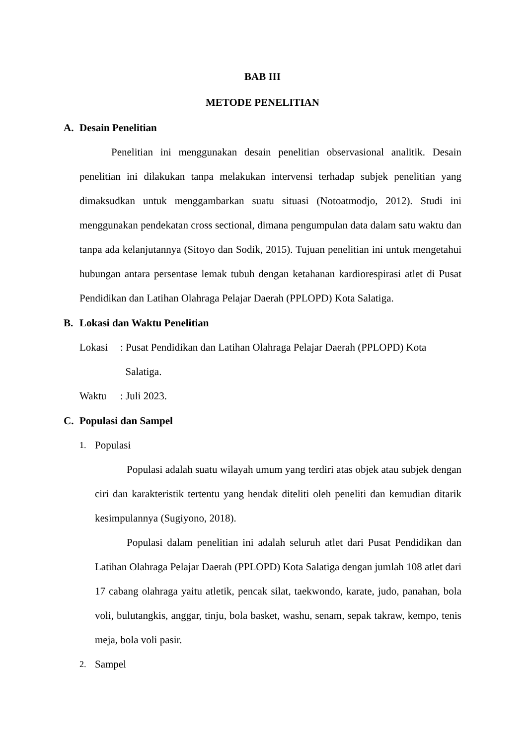BAB III
METODE PENELITIAN
A. Desain Penelitian
Penelitian ini menggunakan desain penelitian observasional analitik. Desain penelitian ini dilakukan tanpa melakukan intervensi terhadap subjek penelitian yang dimaksudkan untuk menggambarkan suatu situasi (Notoatmodjo, 2012). Studi ini menggunakan pendekatan cross sectional, dimana pengumpulan data dalam satu waktu dan tanpa ada kelanjutannya (Sitoyo dan Sodik, 2015). Tujuan penelitian ini untuk mengetahui hubungan antara persentase lemak tubuh dengan ketahanan kardiorespirasi atlet di Pusat Pendidikan dan Latihan Olahraga Pelajar Daerah (PPLOPD) Kota Salatiga.
B. Lokasi dan Waktu Penelitian
Lokasi : Pusat Pendidikan dan Latihan Olahraga Pelajar Daerah (PPLOPD) Kota
Salatiga.
Waktu : Juli 2023.
C. Populasi dan Sampel
1. Populasi
Populasi adalah suatu wilayah umum yang terdiri atas objek atau subjek dengan ciri dan karakteristik tertentu yang hendak diteliti oleh peneliti dan kemudian ditarik kesimpulannya (Sugiyono, 2018).
Populasi dalam penelitian ini adalah seluruh atlet dari Pusat Pendidikan dan Latihan Olahraga Pelajar Daerah (PPLOPD) Kota Salatiga dengan jumlah 108 atlet dari 17 cabang olahraga yaitu atletik, pencak silat, taekwondo, karate, judo, panahan, bola voli, bulutangkis, anggar, tinju, bola basket, washu, senam, sepak takraw, kempo, tenis meja, bola voli pasir.
2. Sampel